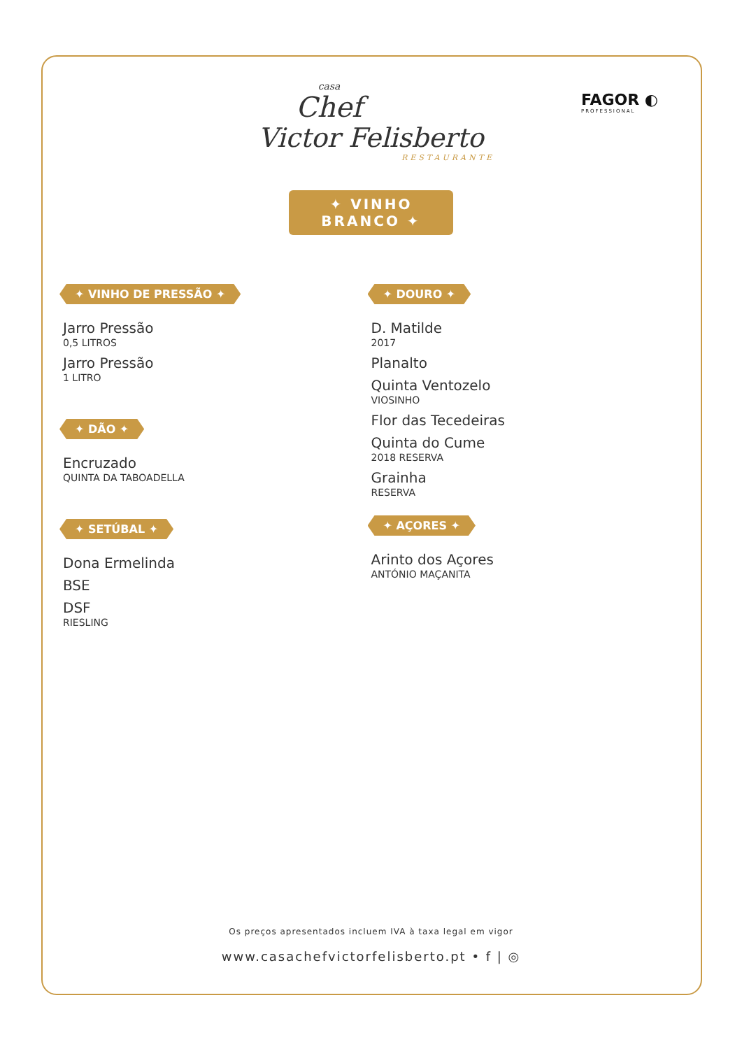FAGOR ◐
PROFESSIONAL
casa
Chef
Victor Felisberto
RESTAURANTE
✦ VINHO BRANCO ✦
✦ VINHO DE PRESSÃO ✦
Jarro Pressão
0,5 LITROS
Jarro Pressão
1 LITRO
✦ DÃO ✦
Encruzado
QUINTA DA TABOADELLA
✦ SETÚBAL ✦
Dona Ermelinda
BSE
DSF
RIESLING
✦ DOURO ✦
D. Matilde
2017
Planalto
Quinta Ventozelo
VIOSINHO
Flor das Tecedeiras
Quinta do Cume
2018 RESERVA
Grainha
RESERVA
✦ AÇORES ✦
Arinto dos Açores
ANTÓNIO MAÇANITA
Os preços apresentados incluem IVA à taxa legal em vigor
www.casachefvictorfelisberto.pt • f | ◎